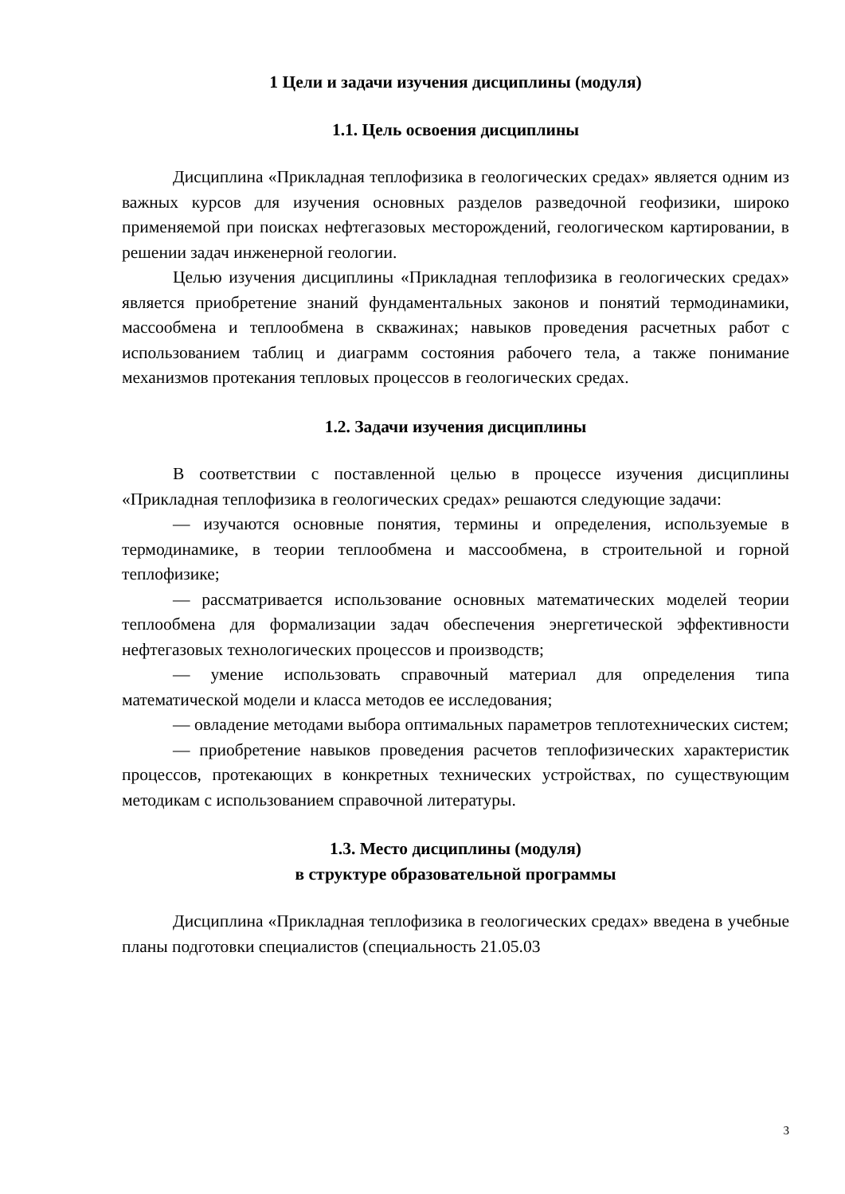1 Цели и задачи изучения дисциплины (модуля)
1.1. Цель освоения дисциплины
Дисциплина «Прикладная теплофизика в геологических средах» является одним из важных курсов для изучения основных разделов разведочной геофизики, широко применяемой при поисках нефтегазовых месторождений, геологическом картировании, в решении задач инженерной геологии.
Целью изучения дисциплины «Прикладная теплофизика в геологических средах» является приобретение знаний фундаментальных законов и понятий термодинамики, массообмена и теплообмена в скважинах; навыков проведения расчетных работ с использованием таблиц и диаграмм состояния рабочего тела, а также понимание механизмов протекания тепловых процессов в геологических средах.
1.2. Задачи изучения дисциплины
В соответствии с поставленной целью в процессе изучения дисциплины «Прикладная теплофизика в геологических средах» решаются следующие задачи:
— изучаются основные понятия, термины и определения, используемые в термодинамике, в теории теплообмена и массообмена, в строительной и горной теплофизике;
— рассматривается использование основных математических моделей теории теплообмена для формализации задач обеспечения энергетической эффективности нефтегазовых технологических процессов и производств;
— умение использовать справочный материал для определения типа математической модели и класса методов ее исследования;
— овладение методами выбора оптимальных параметров теплотехнических систем;
— приобретение навыков проведения расчетов теплофизических характеристик процессов, протекающих в конкретных технических устройствах, по существующим методикам с использованием справочной литературы.
1.3. Место дисциплины (модуля)
в структуре образовательной программы
Дисциплина «Прикладная теплофизика в геологических средах» введена в учебные планы подготовки специалистов (специальность 21.05.03
3